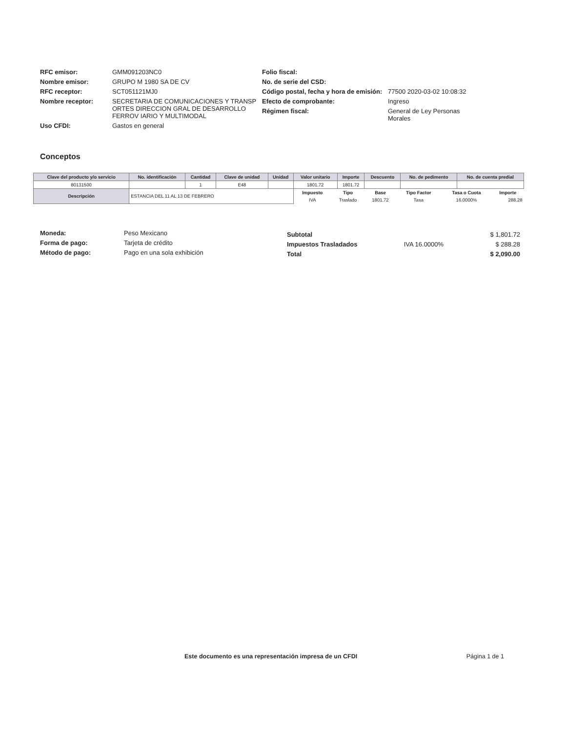RFC emisor: GMM091203NC0
Nombre emisor: GRUPO M 1980 SA DE CV
RFC receptor: SCT051121MJ0
Nombre receptor: SECRETARIA DE COMUNICACIONES Y TRANSP ORTES DIRECCION GRAL DE DESARROLLO FERROV IARIO Y MULTIMODAL
Uso CFDI: Gastos en general
Folio fiscal:
No. de serie del CSD:
Código postal, fecha y hora de emisión: 77500 2020-03-02 10:08:32
Efecto de comprobante: Ingreso
Régimen fiscal: General de Ley Personas Morales
Conceptos
| Clave del producto y/o servicio | No. identificación | Cantidad | Clave de unidad | Unidad | Valor unitario | Importe | Descuento | No. de pedimento | No. de cuenta predial |
| --- | --- | --- | --- | --- | --- | --- | --- | --- | --- |
| 80131500 | | 1 | E48 | | 1801.72 | 1801.72 | | | |
| Descripción | ESTANCIA DEL 11 AL 13 DE FEBRERO | | | | / Impuesto / Tipo / Base / Tipo Factor / Tasa o Cuota / Importe / / --- / --- / --- / --- / --- / --- / / IVA / Traslado / 1801.72 / Tasa / 16.0000% / 288.28 / | | | | |
Moneda: Peso Mexicano
Forma de pago: Tarjeta de crédito
Método de pago: Pago en una sola exhibición
| Subtotal | | $ 1,801.72 |
| Impuestos Trasladados | IVA 16.0000% | $ 288.28 |
| Total | | $ 2,090.00 |
Este documento es una representación impresa de un CFDI Página 1 de 1